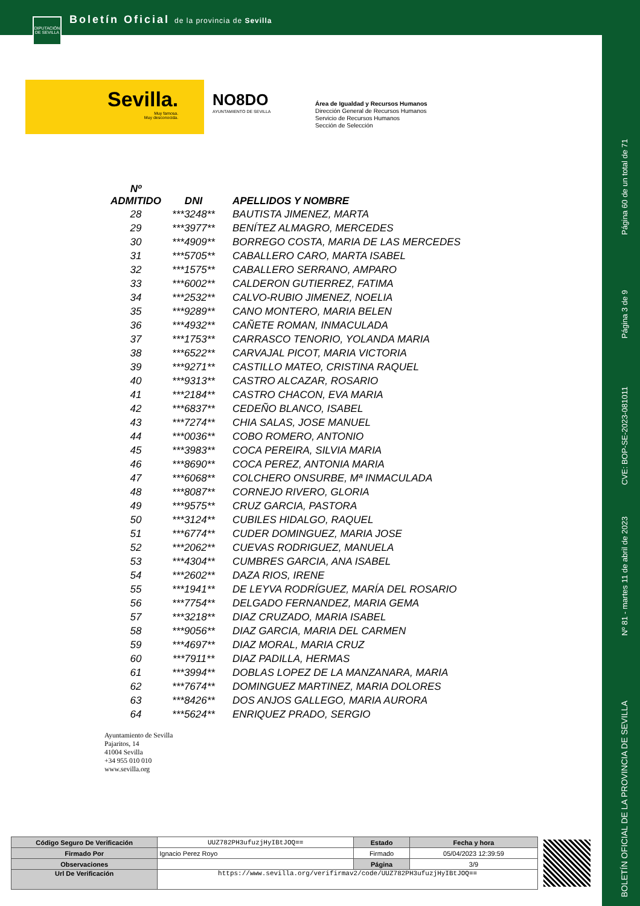Boletín Oficial de la provincia de Sevilla
DIPUTACIÓN DE SEVILLA
Sevilla.
Muy famosa.
Muy desconocida.
NO8DO
AYUNTAMIENTO DE SEVILLA
Área de Igualdad y Recursos Humanos
Dirección General de Recursos Humanos
Servicio de Recursos Humanos
Sección de Selección
Página 60 de un total de 71
Página 3 de 9
CVE: BOP-SE-2023-081011
Nº 81 - martes 11 de abril de 2023
BOLETÍN OFICIAL DE LA PROVINCIA DE SEVILLA
| Nº ADMITIDO | DNI | APELLIDOS Y NOMBRE |
| --- | --- | --- |
| 28 | ***3248** | BAUTISTA JIMENEZ, MARTA |
| 29 | ***3977** | BENÍTEZ ALMAGRO, MERCEDES |
| 30 | ***4909** | BORREGO COSTA, MARIA DE LAS MERCEDES |
| 31 | ***5705** | CABALLERO CARO, MARTA ISABEL |
| 32 | ***1575** | CABALLERO SERRANO, AMPARO |
| 33 | ***6002** | CALDERON GUTIERREZ, FATIMA |
| 34 | ***2532** | CALVO-RUBIO JIMENEZ, NOELIA |
| 35 | ***9289** | CANO MONTERO, MARIA BELEN |
| 36 | ***4932** | CAÑETE ROMAN, INMACULADA |
| 37 | ***1753** | CARRASCO TENORIO, YOLANDA MARIA |
| 38 | ***6522** | CARVAJAL PICOT, MARIA VICTORIA |
| 39 | ***9271** | CASTILLO MATEO, CRISTINA RAQUEL |
| 40 | ***9313** | CASTRO ALCAZAR, ROSARIO |
| 41 | ***2184** | CASTRO CHACON, EVA MARIA |
| 42 | ***6837** | CEDEÑO BLANCO, ISABEL |
| 43 | ***7274** | CHIA SALAS, JOSE MANUEL |
| 44 | ***0036** | COBO ROMERO, ANTONIO |
| 45 | ***3983** | COCA PEREIRA, SILVIA MARIA |
| 46 | ***8690** | COCA PEREZ, ANTONIA MARIA |
| 47 | ***6068** | COLCHERO ONSURBE, Mª INMACULADA |
| 48 | ***8087** | CORNEJO RIVERO, GLORIA |
| 49 | ***9575** | CRUZ GARCIA, PASTORA |
| 50 | ***3124** | CUBILES HIDALGO, RAQUEL |
| 51 | ***6774** | CUDER DOMINGUEZ, MARIA JOSE |
| 52 | ***2062** | CUEVAS RODRIGUEZ, MANUELA |
| 53 | ***4304** | CUMBRES GARCIA, ANA ISABEL |
| 54 | ***2602** | DAZA RIOS, IRENE |
| 55 | ***1941** | DE LEYVA RODRÍGUEZ, MARÍA DEL ROSARIO |
| 56 | ***7754** | DELGADO FERNANDEZ, MARIA GEMA |
| 57 | ***3218** | DIAZ CRUZADO, MARIA ISABEL |
| 58 | ***9056** | DIAZ GARCIA, MARIA DEL CARMEN |
| 59 | ***4697** | DIAZ MORAL, MARIA CRUZ |
| 60 | ***7911** | DIAZ PADILLA, HERMAS |
| 61 | ***3994** | DOBLAS LOPEZ DE LA MANZANARA, MARIA |
| 62 | ***7674** | DOMINGUEZ MARTINEZ, MARIA DOLORES |
| 63 | ***8426** | DOS ANJOS GALLEGO, MARIA AURORA |
| 64 | ***5624** | ENRIQUEZ PRADO, SERGIO |
Ayuntamiento de Sevilla
Pajaritos, 14
41004 Sevilla
+34 955 010 010
www.sevilla.org
| Código Seguro De Verificación | UUZ782PH3ufuzjHyIBtJOQ== | Estado | Fecha y hora |
| Firmado Por | Ignacio Perez Royo | Firmado | 05/04/2023 12:39:59 |
| Observaciones | | Página | 3/9 |
| Url De Verificación | https://www.sevilla.org/verifirmav2/code/UUZ782PH3ufuzjHyIBtJOQ== | | |